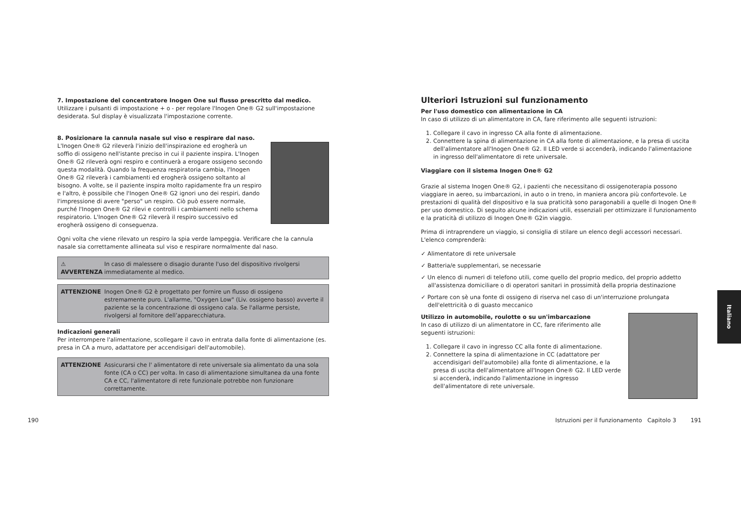7. Impostazione del concentratore Inogen One sul flusso prescritto dal medico.
Utilizzare i pulsanti di impostazione + o - per regolare l'Inogen One® G2 sull'impostazione desiderata. Sul display è visualizzata l'impostazione corrente.
8. Posizionare la cannula nasale sul viso e respirare dal naso.
L'Inogen One® G2 rileverà l'inizio dell'inspirazione ed erogherà un soffio di ossigeno nell'istante preciso in cui il paziente inspira. L'Inogen One® G2 rileverà ogni respiro e continuerà a erogare ossigeno secondo questa modalità. Quando la frequenza respiratoria cambia, l'Inogen One® G2 rileverà i cambiamenti ed erogherà ossigeno soltanto al bisogno. A volte, se il paziente inspira molto rapidamente fra un respiro e l'altro, è possibile che l'Inogen One® G2 ignori uno dei respiri, dando l'impressione di avere "perso" un respiro. Ciò può essere normale, purché l'Inogen One® G2 rilevi e controlli i cambiamenti nello schema respiratorio. L'Inogen One® G2 rileverà il respiro successivo ed erogherà ossigeno di conseguenza.
Ogni volta che viene rilevato un respiro la spia verde lampeggia. Verificare che la cannula nasale sia correttamente allineata sul viso e respirare normalmente dal naso.
⚠ AVVERTENZA In caso di malessere o disagio durante l'uso del dispositivo rivolgersi immediatamente al medico.
ATTENZIONE Inogen One® G2 è progettato per fornire un flusso di ossigeno estremamente puro. L'allarme, "Oxygen Low" (Liv. ossigeno basso) avverte il paziente se la concentrazione di ossigeno cala. Se l'allarme persiste, rivolgersi al fornitore dell’apparecchiatura.
Indicazioni generali
Per interrompere l'alimentazione, scollegare il cavo in entrata dalla fonte di alimentazione (es. presa in CA a muro, adattatore per accendisigari dell'automobile).
ATTENZIONE Assicurarsi che l' alimentatore di rete universale sia alimentato da una sola fonte (CA o CC) per volta. In caso di alimentazione simultanea da una fonte CA e CC, l'alimentatore di rete funzionale potrebbe non funzionare correttamente.
190
Ulteriori Istruzioni sul funzionamento
Per l'uso domestico con alimentazione in CA
In caso di utilizzo di un alimentatore in CA, fare riferimento alle seguenti istruzioni:
1. Collegare il cavo in ingresso CA alla fonte di alimentazione.
2. Connettere la spina di alimentazione in CA alla fonte di alimentazione, e la presa di uscita dell'alimentatore all'Inogen One® G2. Il LED verde si accenderà, indicando l'alimentazione in ingresso dell'alimentatore di rete universale.
Viaggiare con il sistema Inogen One® G2
Grazie al sistema Inogen One® G2, i pazienti che necessitano di ossigenoterapia possono viaggiare in aereo, su imbarcazioni, in auto o in treno, in maniera ancora più confortevole. Le prestazioni di qualità del dispositivo e la sua praticità sono paragonabili a quelle di Inogen One® per uso domestico. Di seguito alcune indicazioni utili, essenziali per ottimizzare il funzionamento e la praticità di utilizzo di Inogen One® G2in viaggio.
Prima di intraprendere un viaggio, si consiglia di stilare un elenco degli accessori necessari. L'elenco comprenderà:
✓ Alimentatore di rete universale
✓ Batteria/e supplementari, se necessarie
✓ Un elenco di numeri di telefono utili, come quello del proprio medico, del proprio addetto all'assistenza domiciliare o di operatori sanitari in prossimità della propria destinazione
✓ Portare con sè una fonte di ossigeno di riserva nel caso di un'interruzione prolungata dell'elettricità o di guasto meccanico
Utilizzo in automobile, roulotte o su un'imbarcazione
In caso di utilizzo di un alimentatore in CC, fare riferimento alle seguenti istruzioni:
1. Collegare il cavo in ingresso CC alla fonte di alimentazione.
2. Connettere la spina di alimentazione in CC (adattatore per accendisigari dell'automobile) alla fonte di alimentazione, e la presa di uscita dell'alimentatore all'Inogen One® G2. Il LED verde si accenderà, indicando l'alimentazione in ingresso dell'alimentatore di rete universale.
Istruzioni per il funzionamento Capitolo 3 191
Italiano